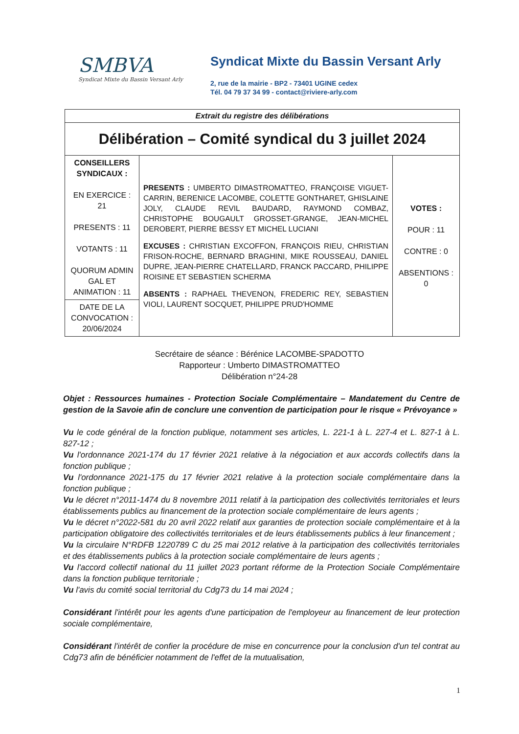SMBVA
Syndicat Mixte du Bassin Versant Arly
Syndicat Mixte du Bassin Versant Arly
2, rue de la mairie - BP2 - 73401 UGINE cedex
Tél. 04 79 37 34 99 - contact@riviere-arly.com
| Extrait du registre des délibérations | | |
| Délibération – Comité syndical du 3 juillet 2024 | | |
| CONSEILLERS SYNDICAUX : EN EXERCICE : 21 PRESENTS : 11 VOTANTS : 11 QUORUM ADMIN GAL ET ANIMATION : 11 | PRESENTS : UMBERTO DIMASTROMATTEO, FRANÇOISE VIGUET-CARRIN, BERENICE LACOMBE, COLETTE GONTHARET, GHISLAINE JOLY, CLAUDE REVIL BAUDARD, RAYMOND COMBAZ, CHRISTOPHE BOUGAULT GROSSET-GRANGE, JEAN-MICHEL DEROBERT, PIERRE BESSY ET MICHEL LUCIANI EXCUSES : CHRISTIAN EXCOFFON, FRANÇOIS RIEU, CHRISTIAN FRISON-ROCHE, BERNARD BRAGHINI, MIKE ROUSSEAU, DANIEL DUPRE, JEAN-PIERRE CHATELLARD, FRANCK PACCARD, PHILIPPE ROISINE ET SEBASTIEN SCHERMA ABSENTS : RAPHAEL THEVENON, FREDERIC REY, SEBASTIEN VIOLI, LAURENT SOCQUET, PHILIPPE PRUD'HOMME | VOTES : POUR : 11 CONTRE : 0 ABSENTIONS : 0 |
| DATE DE LA CONVOCATION : 20/06/2024 | | |
Secrétaire de séance : Bérénice LACOMBE-SPADOTTO
Rapporteur : Umberto DIMASTROMATTEO
Délibération n°24-28
Objet : Ressources humaines - Protection Sociale Complémentaire – Mandatement du Centre de gestion de la Savoie afin de conclure une convention de participation pour le risque « Prévoyance »
Vu le code général de la fonction publique, notamment ses articles, L. 221-1 à L. 227-4 et L. 827-1 à L. 827-12 ;
Vu l'ordonnance 2021-174 du 17 février 2021 relative à la négociation et aux accords collectifs dans la fonction publique ;
Vu l'ordonnance 2021-175 du 17 février 2021 relative à la protection sociale complémentaire dans la fonction publique ;
Vu le décret n°2011-1474 du 8 novembre 2011 relatif à la participation des collectivités territoriales et leurs établissements publics au financement de la protection sociale complémentaire de leurs agents ;
Vu le décret n°2022-581 du 20 avril 2022 relatif aux garanties de protection sociale complémentaire et à la participation obligatoire des collectivités territoriales et de leurs établissements publics à leur financement ;
Vu la circulaire N°RDFB 1220789 C du 25 mai 2012 relative à la participation des collectivités territoriales et des établissements publics à la protection sociale complémentaire de leurs agents ;
Vu l'accord collectif national du 11 juillet 2023 portant réforme de la Protection Sociale Complémentaire dans la fonction publique territoriale ;
Vu l'avis du comité social territorial du Cdg73 du 14 mai 2024 ;
Considérant l'intérêt pour les agents d'une participation de l'employeur au financement de leur protection sociale complémentaire,
Considérant l'intérêt de confier la procédure de mise en concurrence pour la conclusion d'un tel contrat au Cdg73 afin de bénéficier notamment de l'effet de la mutualisation,
1